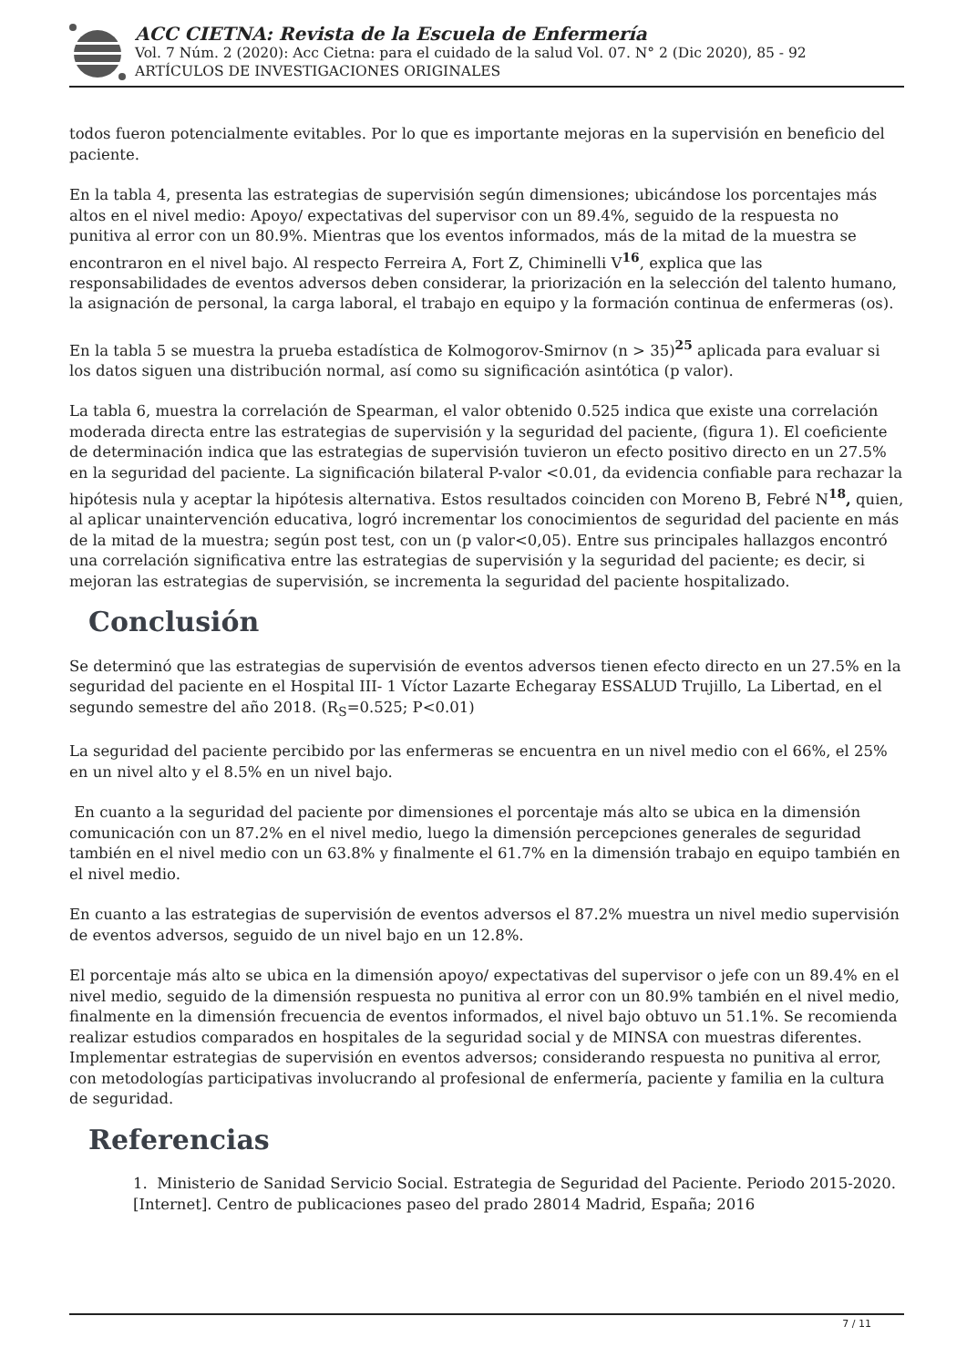ACC CIETNA: Revista de la Escuela de Enfermería
Vol. 7 Núm. 2 (2020): Acc Cietna: para el cuidado de la salud Vol. 07. N° 2 (Dic 2020), 85 - 92
ARTÍCULOS DE INVESTIGACIONES ORIGINALES
todos fueron potencialmente evitables. Por lo que es importante mejoras en la supervisión en beneficio del paciente.
En la tabla 4, presenta las estrategias de supervisión según dimensiones; ubicándose los porcentajes más altos en el nivel medio: Apoyo/ expectativas del supervisor con un 89.4%, seguido de la respuesta no punitiva al error con un 80.9%. Mientras que los eventos informados, más de la mitad de la muestra se encontraron en el nivel bajo. Al respecto Ferreira A, Fort Z, Chiminelli V<sup>16</sup>, explica que las responsabilidades de eventos adversos deben considerar, la priorización en la selección del talento humano, la asignación de personal, la carga laboral, el trabajo en equipo y la formación continua de enfermeras (os).
En la tabla 5 se muestra la prueba estadística de Kolmogorov-Smirnov (n > 35)<sup>25</sup> aplicada para evaluar si los datos siguen una distribución normal, así como su significación asintótica (p valor).
La tabla 6, muestra la correlación de Spearman, el valor obtenido 0.525 indica que existe una correlación moderada directa entre las estrategias de supervisión y la seguridad del paciente, (figura 1). El coeficiente de determinación indica que las estrategias de supervisión tuvieron un efecto positivo directo en un 27.5% en la seguridad del paciente. La significación bilateral P-valor <0.01, da evidencia confiable para rechazar la hipótesis nula y aceptar la hipótesis alternativa. Estos resultados coinciden con Moreno B, Febré N<sup>18</sup>, quien, al aplicar unaintervención educativa, logró incrementar los conocimientos de seguridad del paciente en más de la mitad de la muestra; según post test, con un (p valor<0,05). Entre sus principales hallazgos encontró una correlación significativa entre las estrategias de supervisión y la seguridad del paciente; es decir, si mejoran las estrategias de supervisión, se incrementa la seguridad del paciente hospitalizado.
Conclusión
Se determinó que las estrategias de supervisión de eventos adversos tienen efecto directo en un 27.5% en la seguridad del paciente en el Hospital III- 1 Víctor Lazarte Echegaray ESSALUD Trujillo, La Libertad, en el segundo semestre del año 2018. (R<sub>S</sub>=0.525; P<0.01)
La seguridad del paciente percibido por las enfermeras se encuentra en un nivel medio con el 66%, el 25% en un nivel alto y el 8.5% en un nivel bajo.
En cuanto a la seguridad del paciente por dimensiones el porcentaje más alto se ubica en la dimensión comunicación con un 87.2% en el nivel medio, luego la dimensión percepciones generales de seguridad también en el nivel medio con un 63.8% y finalmente el 61.7% en la dimensión trabajo en equipo también en el nivel medio.
En cuanto a las estrategias de supervisión de eventos adversos el 87.2% muestra un nivel medio supervisión de eventos adversos, seguido de un nivel bajo en un 12.8%.
El porcentaje más alto se ubica en la dimensión apoyo/ expectativas del supervisor o jefe con un 89.4% en el nivel medio, seguido de la dimensión respuesta no punitiva al error con un 80.9% también en el nivel medio, finalmente en la dimensión frecuencia de eventos informados, el nivel bajo obtuvo un 51.1%. Se recomienda realizar estudios comparados en hospitales de la seguridad social y de MINSA con muestras diferentes. Implementar estrategias de supervisión en eventos adversos; considerando respuesta no punitiva al error, con metodologías participativas involucrando al profesional de enfermería, paciente y familia en la cultura de seguridad.
Referencias
1. Ministerio de Sanidad Servicio Social. Estrategia de Seguridad del Paciente. Periodo 2015-2020. [Internet]. Centro de publicaciones paseo del prado 28014 Madrid, España; 2016
7 / 11